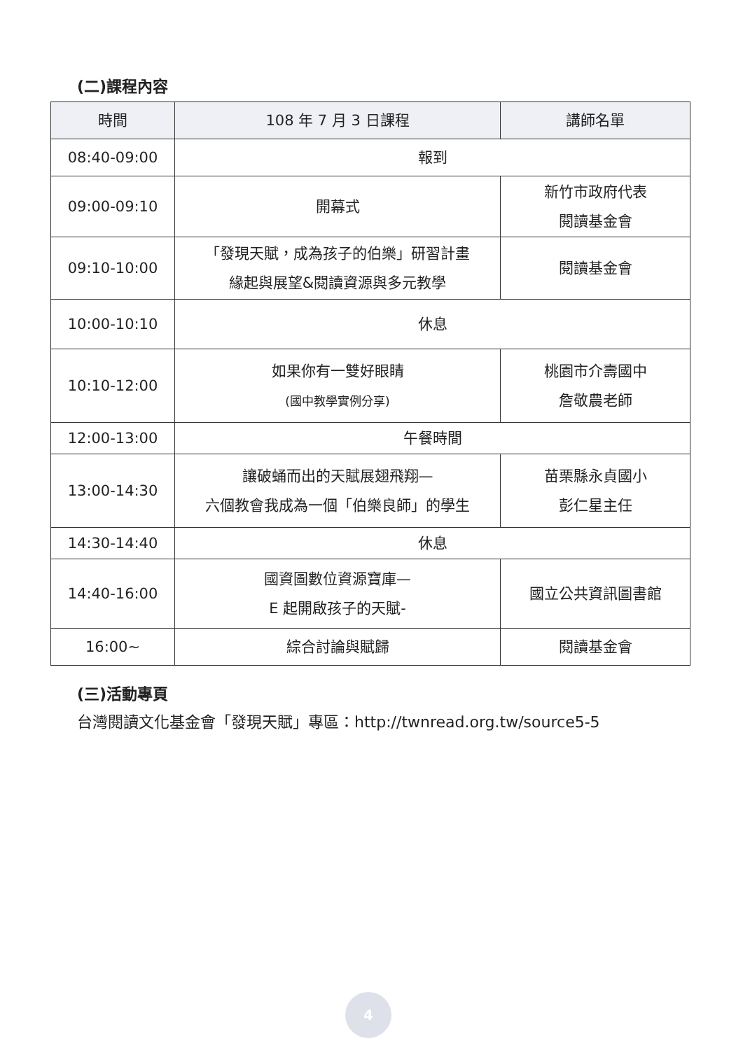(二)課程內容
| 時間 | 108 年 7 月 3 日課程 | 講師名單 |
| --- | --- | --- |
| 08:40-09:00 | 報到 | |
| 09:00-09:10 | 開幕式 | 新竹市政府代表 閱讀基金會 |
| 09:10-10:00 | 「發現天賦，成為孩子的伯樂」研習計畫 緣起與展望&閱讀資源與多元教學 | 閱讀基金會 |
| 10:00-10:10 | 休息 | |
| 10:10-12:00 | 如果你有一雙好眼睛 (國中教學實例分享) | 桃園市介壽國中 詹敬農老師 |
| 12:00-13:00 | 午餐時間 | |
| 13:00-14:30 | 讓破蛹而出的天賦展翅飛翔— 六個教會我成為一個「伯樂良師」的學生 | 苗栗縣永貞國小 彭仁星主任 |
| 14:30-14:40 | 休息 | |
| 14:40-16:00 | 國資圖數位資源寶庫— E 起開啟孩子的天賦- | 國立公共資訊圖書館 |
| 16:00~ | 綜合討論與賦歸 | 閱讀基金會 |
(三)活動專頁
台灣閱讀文化基金會「發現天賦」專區：http://twnread.org.tw/source5-5
4